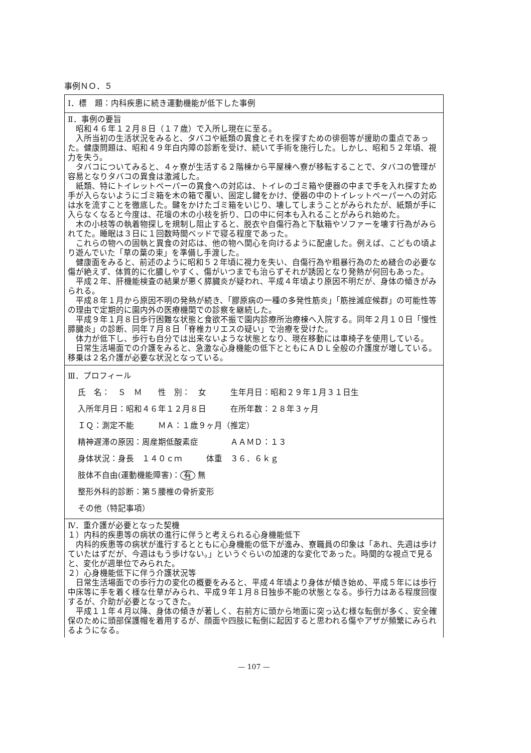事例ＮＯ．５
Ⅰ．標　題：内科疾患に続き運動機能が低下した事例
Ⅱ．事例の要旨
昭和４６年１２月８日（１７歳）で入所し現在に至る。
入所当初の生活状況をみると、タバコや紙類の異食とそれを探すための徘徊等が援助の重点であった。健康問題は、昭和４９年白内障の診断を受け、続いて手術を施行した。しかし、昭和５２年頃、視力を失う。
タバコについてみると、４ヶ寮が生活する２階棟から平屋棟へ寮が移転することで、タバコの管理が容易となりタバコの異食は激減した。
紙類、特にトイレットペーパーの異食への対応は、トイレのゴミ箱や便器の中まで手を入れ探すため手が入らないようにゴミ箱を木の箱で覆い、固定し鍵をかけ、便器の中のトイレットペーパーへの対応は水を流すことを徹底した。鍵をかけたゴミ箱をいじり、壊してしまうことがみられたが、紙類が手に入らなくなると今度は、花壇の木の小枝を折り、口の中に何本も入れることがみられ始めた。
木の小枝等の執着物探しを規制し阻止すると、脱衣や自傷行為と下駄箱やソファーを壊す行為がみられてた。睡眠は３日に１回数時間ベッドで寝る程度であった。
これらの物への固執と異食の対応は、他の物へ関心を向けるように配慮した。例えば、こどもの頃より遊んでいた「草の葉の束」を準備し手渡した。
健康面をみると、前述のように昭和５２年頃に視力を失い、自傷行為や粗暴行為のため縫合の必要な傷が絶えず、体質的に化膿しやすく、傷がいつまでも治らずそれが誘因となり発熱が何回もあった。
平成２年、肝機能検査の結果が悪く膵臓炎が疑われ、平成４年頃より原因不明だが、身体の傾きがみられる。
平成８年１月から原因不明の発熱が続き、「膠原病の一種の多発性筋炎」「筋挫滅症候群」の可能性等の理由で定期的に園内外の医療機関での診察を継続した。
平成９年１月８日歩行困難な状態と食欲不振で園内診療所治療棟へ入院する。同年２月１０日「慢性膵臓炎」の診断、同年７月８日「脊椎カリエスの疑い」で治療を受けた。
体力が低下し、歩行も自分では出来ないような状態となり、現在移動には車椅子を使用している。
日常生活場面での介護をみると、急激な心身機能の低下とともにＡＤＬ全般の介護度が増している。移乗は２名介護が必要な状況となっている。
Ⅲ．プロフィール
氏　名：　Ｓ　Ｍ　　性　別：　女　　　生年月日：昭和２９年１月３１日生
入所年月日：昭和４６年１２月８日　　　在所年数：２８年３ヶ月
ＩＱ：測定不能　　　ＭＡ：１歳９ヶ月（推定）
精神遅滞の原因：周産期低酸素症　　　　ＡＡＭＤ：１３
身体状況：身長　１４０ｃｍ　　　体重　３６．６ｋｇ
肢体不自由(運動機能障害)： 有 無
整形外科的診断：第５腰椎の骨折変形
その他（特記事項）
Ⅳ．重介護が必要となった契機
１）内科的疾患等の病状の進行に伴うと考えられる心身機能低下
内科的疾患等の病状が進行するとともに心身機能の低下が進み、寮職員の印象は「あれ、先週は歩けていたはずだが、今週はもう歩けない。」というぐらいの加速的な変化であった。時間的な視点で見ると、変化が週単位でみられた。
２）心身機能低下に伴う介護状況等
日常生活場面での歩行力の変化の概要をみると、平成４年頃より身体が傾き始め、平成５年には歩行中床等に手を着く様な仕草がみられ、平成９年１月８日独歩不能の状態となる。歩行力はある程度回復するが、介助が必要となってきた。
平成１１年４月以降、身体の傾きが著しく、右前方に頭から地面に突っ込む様な転倒が多く、安全確保のために頭部保護帽を着用するが、顔面や四肢に転倒に起因すると思われる傷やアザが頻繁にみられるようになる。
— 107 —